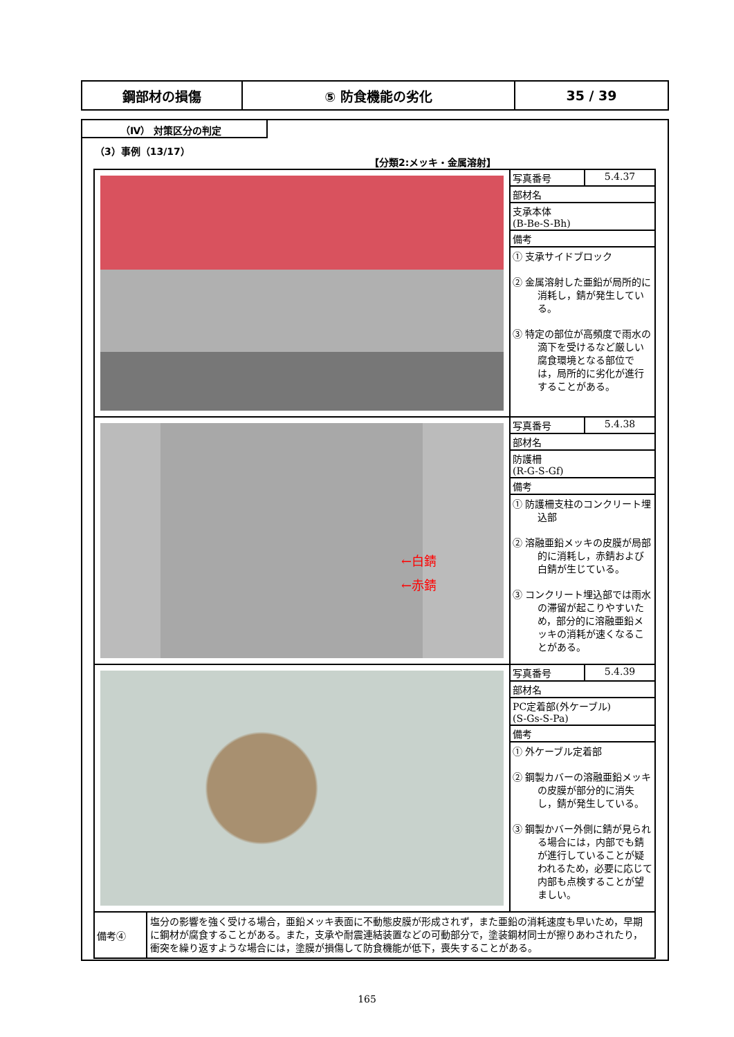| 鋼部材の損傷 | ⑤ 防食機能の劣化 | 35 / 39 |
（Ⅳ） 対策区分の判定
（3）事例（13/17）
【分類2:メッキ・金属溶射】
| | / 写真番号 / 5.4.37 / / 部材名 / / / 支承本体 (B-Be-S-Bh) / / / 備考 / / ① 支承サイドブロック ② 金属溶射した亜鉛が局所的に消耗し，錆が発生している。 ③ 特定の部位が高頻度で雨水の滴下を受けるなど厳しい腐食環境となる部位では，局所的に劣化が進行することがある。 |
| ←白錆 ←赤錆 | / 写真番号 / 5.4.38 / / 部材名 / / / 防護柵 (R-G-S-Gf) / / / 備考 / / ① 防護柵支柱のコンクリート埋込部 ② 溶融亜鉛メッキの皮膜が局部的に消耗し，赤錆および白錆が生じている。 ③ コンクリート埋込部では雨水の滞留が起こりやすいため，部分的に溶融亜鉛メッキの消耗が速くなることがある。 |
| | / 写真番号 / 5.4.39 / / 部材名 / / / PC定着部(外ケーブル) (S-Gs-S-Pa) / / / 備考 / / ① 外ケーブル定着部 ② 鋼製カバーの溶融亜鉛メッキの皮膜が部分的に消失し，錆が発生している。 ③ 鋼製かバー外側に錆が見られる場合には，内部でも錆が進行していることが疑われるため，必要に応じて内部も点検することが望ましい。 |
| / 備考④ / 塩分の影響を強く受ける場合，亜鉛メッキ表面に不動態皮膜が形成されず，また亜鉛の消耗速度も早いため，早期に鋼材が腐食することがある。また，支承や耐震連結装置などの可動部分で，塗装鋼材同士が擦りあわされたり，衝突を繰り返すような場合には，塗膜が損傷して防食機能が低下，喪失することがある。 / | |
165